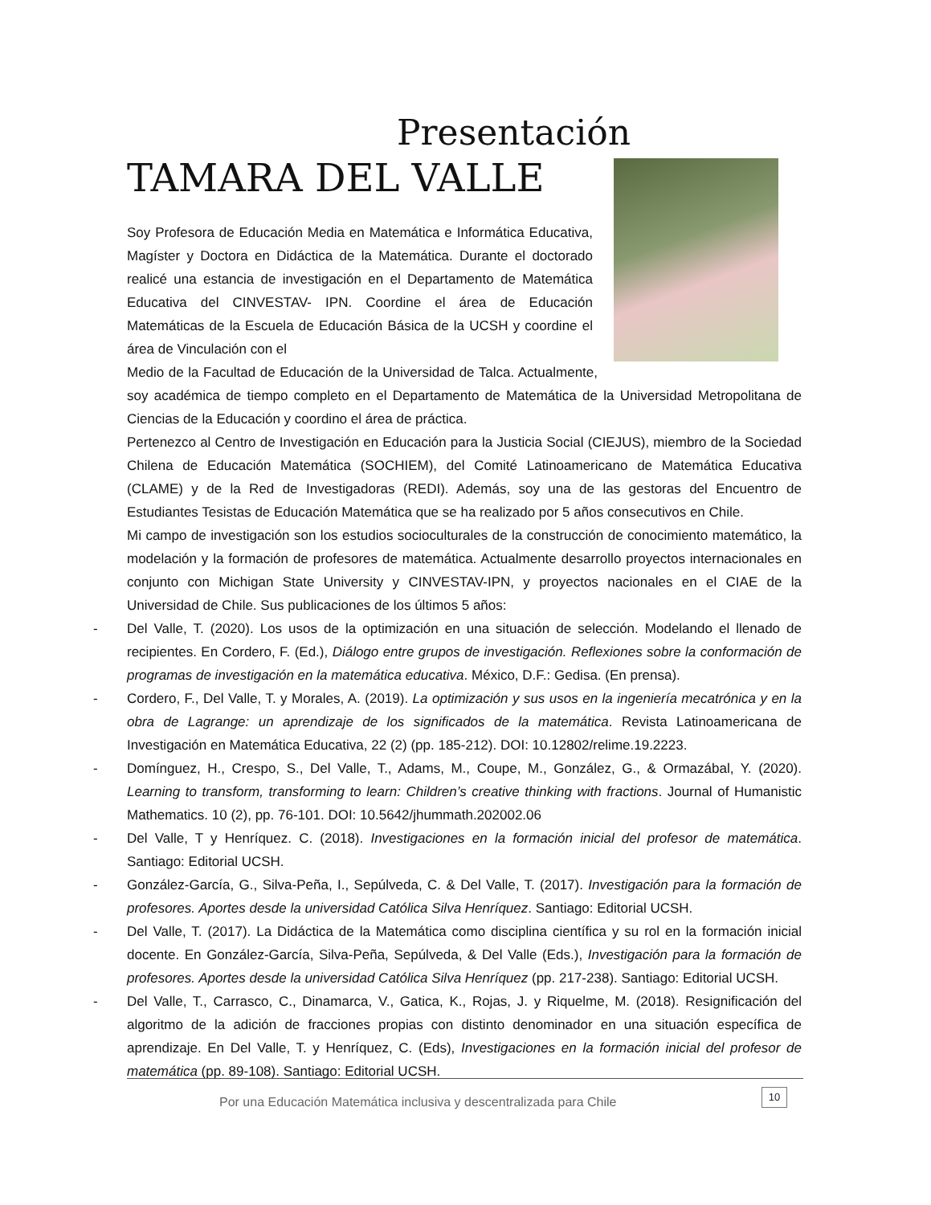Presentación
TAMARA DEL VALLE
Soy Profesora de Educación Media en Matemática e Informática Educativa, Magíster y Doctora en Didáctica de la Matemática. Durante el doctorado realicé una estancia de investigación en el Departamento de Matemática Educativa del CINVESTAV- IPN. Coordine el área de Educación Matemáticas de la Escuela de Educación Básica de la UCSH y coordine el área de Vinculación con el
Medio de la Facultad de Educación de la Universidad de Talca. Actualmente, soy académica de tiempo completo en el Departamento de Matemática de la Universidad Metropolitana de Ciencias de la Educación y coordino el área de práctica.
Pertenezco al Centro de Investigación en Educación para la Justicia Social (CIEJUS), miembro de la Sociedad Chilena de Educación Matemática (SOCHIEM), del Comité Latinoamericano de Matemática Educativa (CLAME) y de la Red de Investigadoras (REDI). Además, soy una de las gestoras del Encuentro de Estudiantes Tesistas de Educación Matemática que se ha realizado por 5 años consecutivos en Chile.
Mi campo de investigación son los estudios socioculturales de la construcción de conocimiento matemático, la modelación y la formación de profesores de matemática. Actualmente desarrollo proyectos internacionales en conjunto con Michigan State University y CINVESTAV-IPN, y proyectos nacionales en el CIAE de la Universidad de Chile. Sus publicaciones de los últimos 5 años:
- Del Valle, T. (2020). Los usos de la optimización en una situación de selección. Modelando el llenado de recipientes. En Cordero, F. (Ed.), Diálogo entre grupos de investigación. Reflexiones sobre la conformación de programas de investigación en la matemática educativa. México, D.F.: Gedisa. (En prensa).
- Cordero, F., Del Valle, T. y Morales, A. (2019). La optimización y sus usos en la ingeniería mecatrónica y en la obra de Lagrange: un aprendizaje de los significados de la matemática. Revista Latinoamericana de Investigación en Matemática Educativa, 22 (2) (pp. 185-212). DOI: 10.12802/relime.19.2223.
- Domínguez, H., Crespo, S., Del Valle, T., Adams, M., Coupe, M., González, G., & Ormazábal, Y. (2020). Learning to transform, transforming to learn: Children’s creative thinking with fractions. Journal of Humanistic Mathematics. 10 (2), pp. 76-101. DOI: 10.5642/jhummath.202002.06
- Del Valle, T y Henríquez. C. (2018). Investigaciones en la formación inicial del profesor de matemática. Santiago: Editorial UCSH.
- González-García, G., Silva-Peña, I., Sepúlveda, C. & Del Valle, T. (2017). Investigación para la formación de profesores. Aportes desde la universidad Católica Silva Henríquez. Santiago: Editorial UCSH.
- Del Valle, T. (2017). La Didáctica de la Matemática como disciplina científica y su rol en la formación inicial docente. En González-García, Silva-Peña, Sepúlveda, & Del Valle (Eds.), Investigación para la formación de profesores. Aportes desde la universidad Católica Silva Henríquez (pp. 217-238). Santiago: Editorial UCSH.
- Del Valle, T., Carrasco, C., Dinamarca, V., Gatica, K., Rojas, J. y Riquelme, M. (2018). Resignificación del algoritmo de la adición de fracciones propias con distinto denominador en una situación específica de aprendizaje. En Del Valle, T. y Henríquez, C. (Eds), Investigaciones en la formación inicial del profesor de matemática (pp. 89-108). Santiago: Editorial UCSH.
Por una Educación Matemática inclusiva y descentralizada para Chile
10